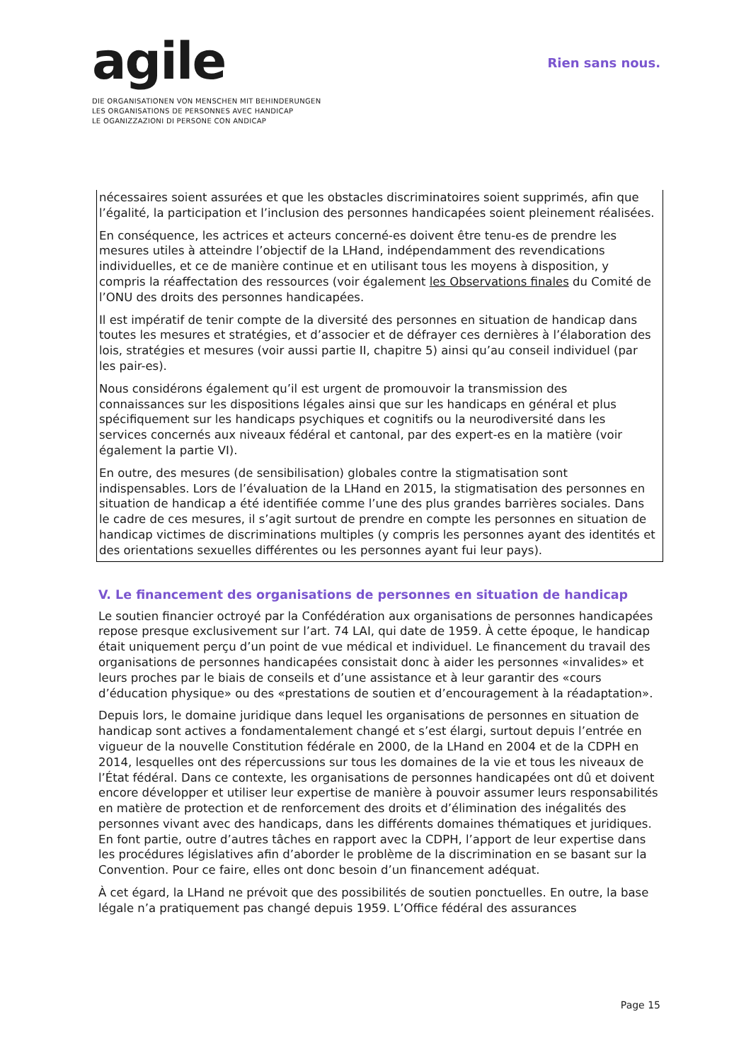agile
DIE ORGANISATIONEN VON MENSCHEN MIT BEHINDERUNGEN
LES ORGANISATIONS DE PERSONNES AVEC HANDICAP
LE OGANIZZAZIONI DI PERSONE CON ANDICAP
Rien sans nous.
nécessaires soient assurées et que les obstacles discriminatoires soient supprimés, afin que l’égalité, la participation et l’inclusion des personnes handicapées soient pleinement réalisées.
En conséquence, les actrices et acteurs concerné-es doivent être tenu-es de prendre les mesures utiles à atteindre l’objectif de la LHand, indépendamment des revendications individuelles, et ce de manière continue et en utilisant tous les moyens à disposition, y compris la réaffectation des ressources (voir également les Observations finales du Comité de l’ONU des droits des personnes handicapées.
Il est impératif de tenir compte de la diversité des personnes en situation de handicap dans toutes les mesures et stratégies, et d’associer et de défrayer ces dernières à l’élaboration des lois, stratégies et mesures (voir aussi partie II, chapitre 5) ainsi qu’au conseil individuel (par les pair-es).
Nous considérons également qu’il est urgent de promouvoir la transmission des connaissances sur les dispositions légales ainsi que sur les handicaps en général et plus spécifiquement sur les handicaps psychiques et cognitifs ou la neurodiversité dans les services concernés aux niveaux fédéral et cantonal, par des expert-es en la matière (voir également la partie VI).
En outre, des mesures (de sensibilisation) globales contre la stigmatisation sont indispensables. Lors de l’évaluation de la LHand en 2015, la stigmatisation des personnes en situation de handicap a été identifiée comme l’une des plus grandes barrières sociales. Dans le cadre de ces mesures, il s’agit surtout de prendre en compte les personnes en situation de handicap victimes de discriminations multiples (y compris les personnes ayant des identités et des orientations sexuelles différentes ou les personnes ayant fui leur pays).
V. Le financement des organisations de personnes en situation de handicap
Le soutien financier octroyé par la Confédération aux organisations de personnes handicapées repose presque exclusivement sur l’art. 74 LAI, qui date de 1959. À cette époque, le handicap était uniquement perçu d’un point de vue médical et individuel. Le financement du travail des organisations de personnes handicapées consistait donc à aider les personnes «invalides» et leurs proches par le biais de conseils et d’une assistance et à leur garantir des «cours d’éducation physique» ou des «prestations de soutien et d’encouragement à la réadaptation».
Depuis lors, le domaine juridique dans lequel les organisations de personnes en situation de handicap sont actives a fondamentalement changé et s’est élargi, surtout depuis l’entrée en vigueur de la nouvelle Constitution fédérale en 2000, de la LHand en 2004 et de la CDPH en 2014, lesquelles ont des répercussions sur tous les domaines de la vie et tous les niveaux de l’État fédéral. Dans ce contexte, les organisations de personnes handicapées ont dû et doivent encore développer et utiliser leur expertise de manière à pouvoir assumer leurs responsabilités en matière de protection et de renforcement des droits et d’élimination des inégalités des personnes vivant avec des handicaps, dans les différents domaines thématiques et juridiques. En font partie, outre d’autres tâches en rapport avec la CDPH, l’apport de leur expertise dans les procédures législatives afin d’aborder le problème de la discrimination en se basant sur la Convention. Pour ce faire, elles ont donc besoin d’un financement adéquat.
À cet égard, la LHand ne prévoit que des possibilités de soutien ponctuelles. En outre, la base légale n’a pratiquement pas changé depuis 1959. L’Office fédéral des assurances
Page 15